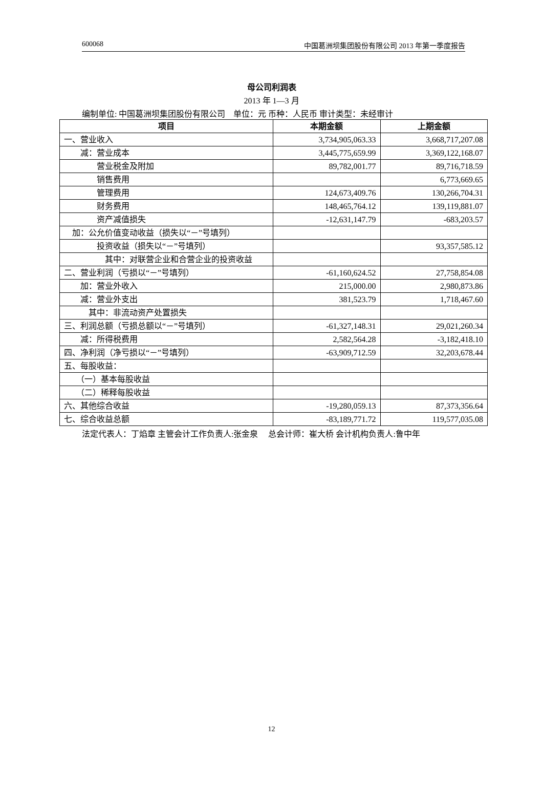600068 中国葛洲坝集团股份有限公司 2013 年第一季度报告
母公司利润表
2013 年 1—3 月
编制单位: 中国葛洲坝集团股份有限公司　单位：元 币种：人民币 审计类型：未经审计
| 项目 | 本期金额 | 上期金额 |
| --- | --- | --- |
| 一、营业收入 | 3,734,905,063.33 | 3,668,717,207.08 |
| 减：营业成本 | 3,445,775,659.99 | 3,369,122,168.07 |
| 营业税金及附加 | 89,782,001.77 | 89,716,718.59 |
| 销售费用 | | 6,773,669.65 |
| 管理费用 | 124,673,409.76 | 130,266,704.31 |
| 财务费用 | 148,465,764.12 | 139,119,881.07 |
| 资产减值损失 | -12,631,147.79 | -683,203.57 |
| 加：公允价值变动收益（损失以“－”号填列） | | |
| 投资收益（损失以“－”号填列） | | 93,357,585.12 |
| 其中：对联营企业和合营企业的投资收益 | | |
| 二、营业利润（亏损以“－”号填列） | -61,160,624.52 | 27,758,854.08 |
| 加：营业外收入 | 215,000.00 | 2,980,873.86 |
| 减：营业外支出 | 381,523.79 | 1,718,467.60 |
| 其中：非流动资产处置损失 | | |
| 三、利润总额（亏损总额以“－”号填列） | -61,327,148.31 | 29,021,260.34 |
| 减：所得税费用 | 2,582,564.28 | -3,182,418.10 |
| 四、净利润（净亏损以“－”号填列） | -63,909,712.59 | 32,203,678.44 |
| 五、每股收益： | | |
| （一）基本每股收益 | | |
| （二）稀释每股收益 | | |
| 六、其他综合收益 | -19,280,059.13 | 87,373,356.64 |
| 七、综合收益总额 | -83,189,771.72 | 119,577,035.08 |
法定代表人：丁焰章 主管会计工作负责人:张金泉　 总会计师：崔大桥 会计机构负责人:鲁中年
12